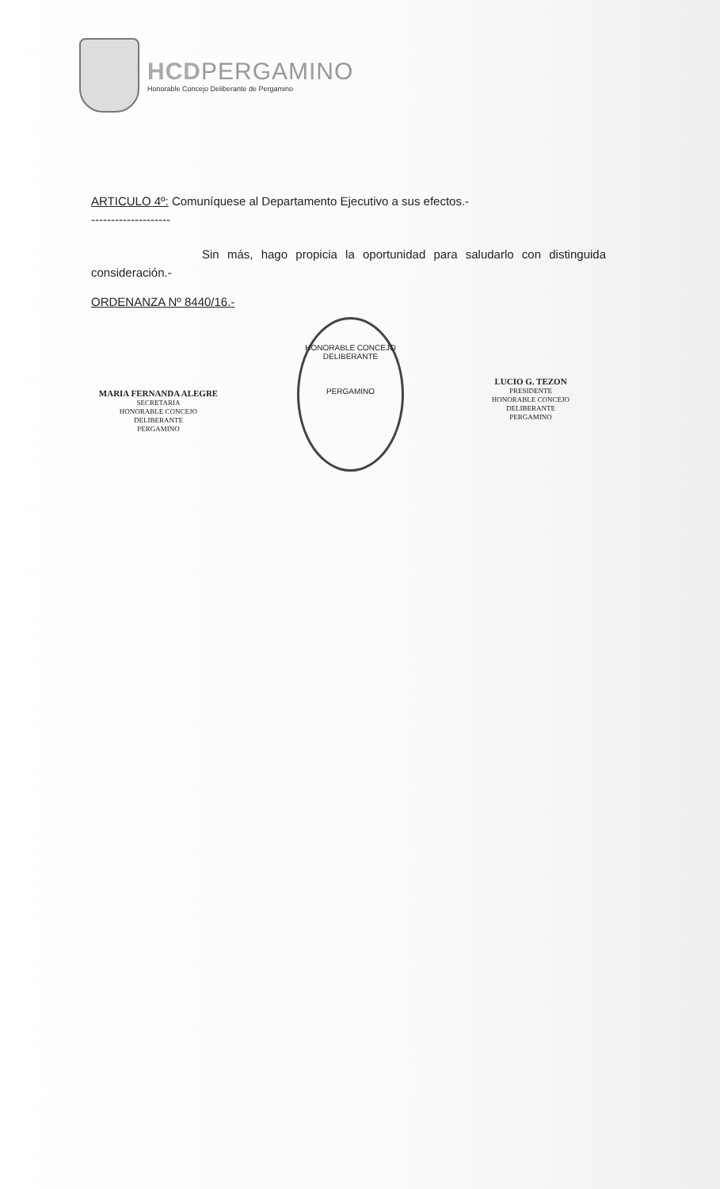HCDPERGAMINO
Honorable Concejo Deliberante de Pergamino
ARTICULO 4º: Comuníquese al Departamento Ejecutivo a sus efectos.-
--------------------
Sin más, hago propicia la oportunidad para saludarlo con distinguida consideración.-
ORDENANZA Nº 8440/16.-
MARIA FERNANDA ALEGRE
SECRETARIA
HONORABLE CONCEJO DELIBERANTE
PERGAMINO
HONORABLE CONCEJO DELIBERANTE
PERGAMINO
LUCIO G. TEZON
PRESIDENTE
HONORABLE CONCEJO DELIBERANTE
PERGAMINO